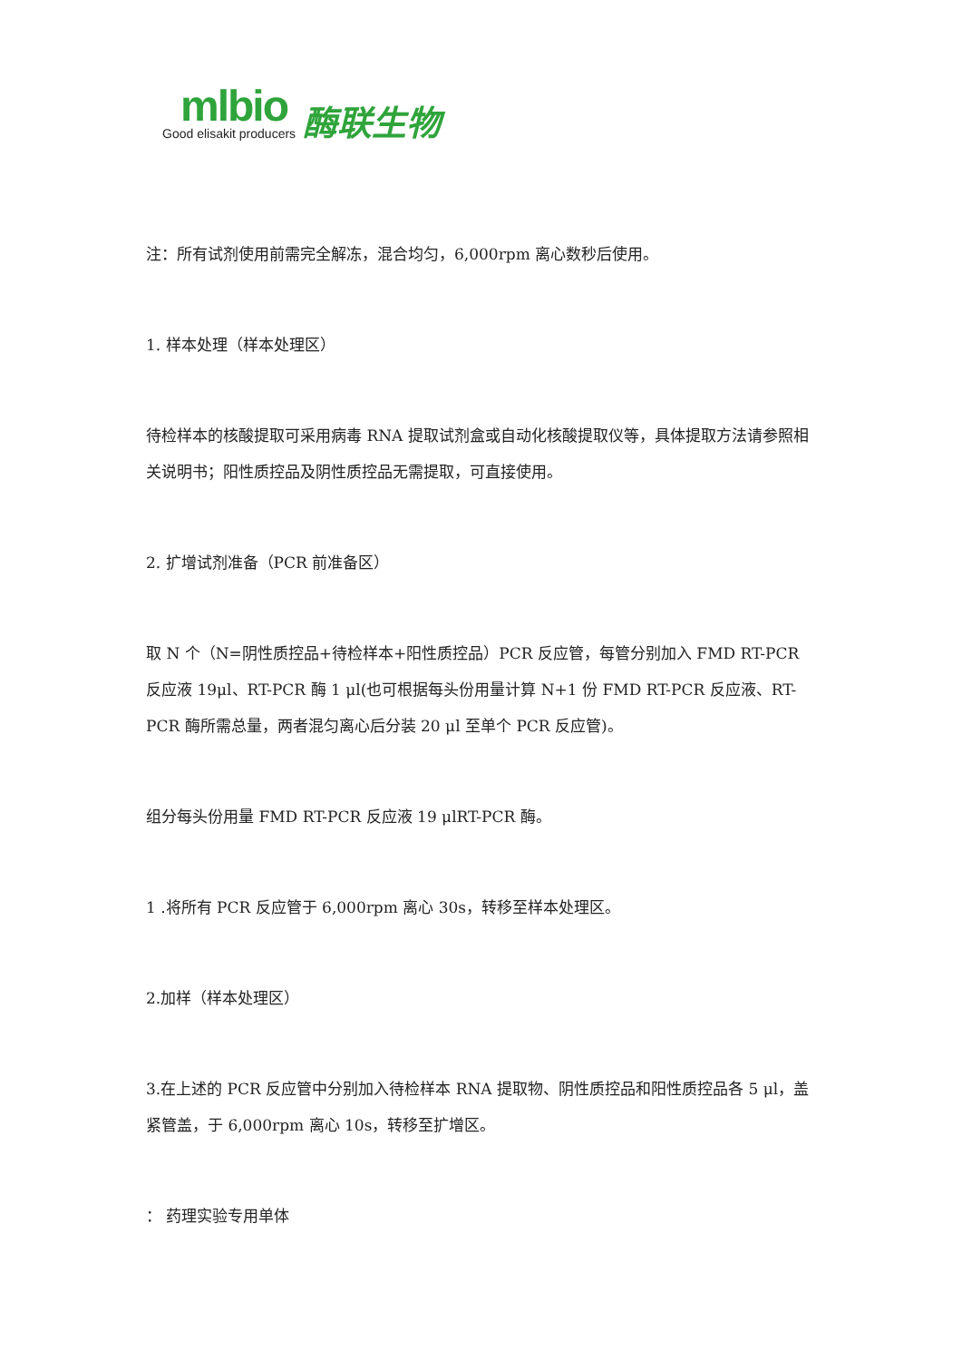mlbio
Good elisakit producers
酶联生物
注：所有试剂使用前需完全解冻，混合均匀，6,000rpm 离心数秒后使用。
1. 样本处理（样本处理区）
待检样本的核酸提取可采用病毒 RNA 提取试剂盒或自动化核酸提取仪等，具体提取方法请参照相关说明书；阳性质控品及阴性质控品无需提取，可直接使用。
2. 扩增试剂准备（PCR 前准备区）
取 N 个（N=阴性质控品+待检样本+阳性质控品）PCR 反应管，每管分别加入 FMD RT-PCR 反应液 19μl、RT-PCR 酶 1 μl(也可根据每头份用量计算 N+1 份 FMD RT-PCR 反应液、RT-PCR 酶所需总量，两者混匀离心后分装 20 μl 至单个 PCR 反应管)。
组分每头份用量 FMD RT-PCR 反应液 19 μlRT-PCR 酶。
1 .将所有 PCR 反应管于 6,000rpm 离心 30s，转移至样本处理区。
2.加样（样本处理区）
3.在上述的 PCR 反应管中分别加入待检样本 RNA 提取物、阴性质控品和阳性质控品各 5 μl，盖紧管盖，于 6,000rpm 离心 10s，转移至扩增区。
： 药理实验专用单体